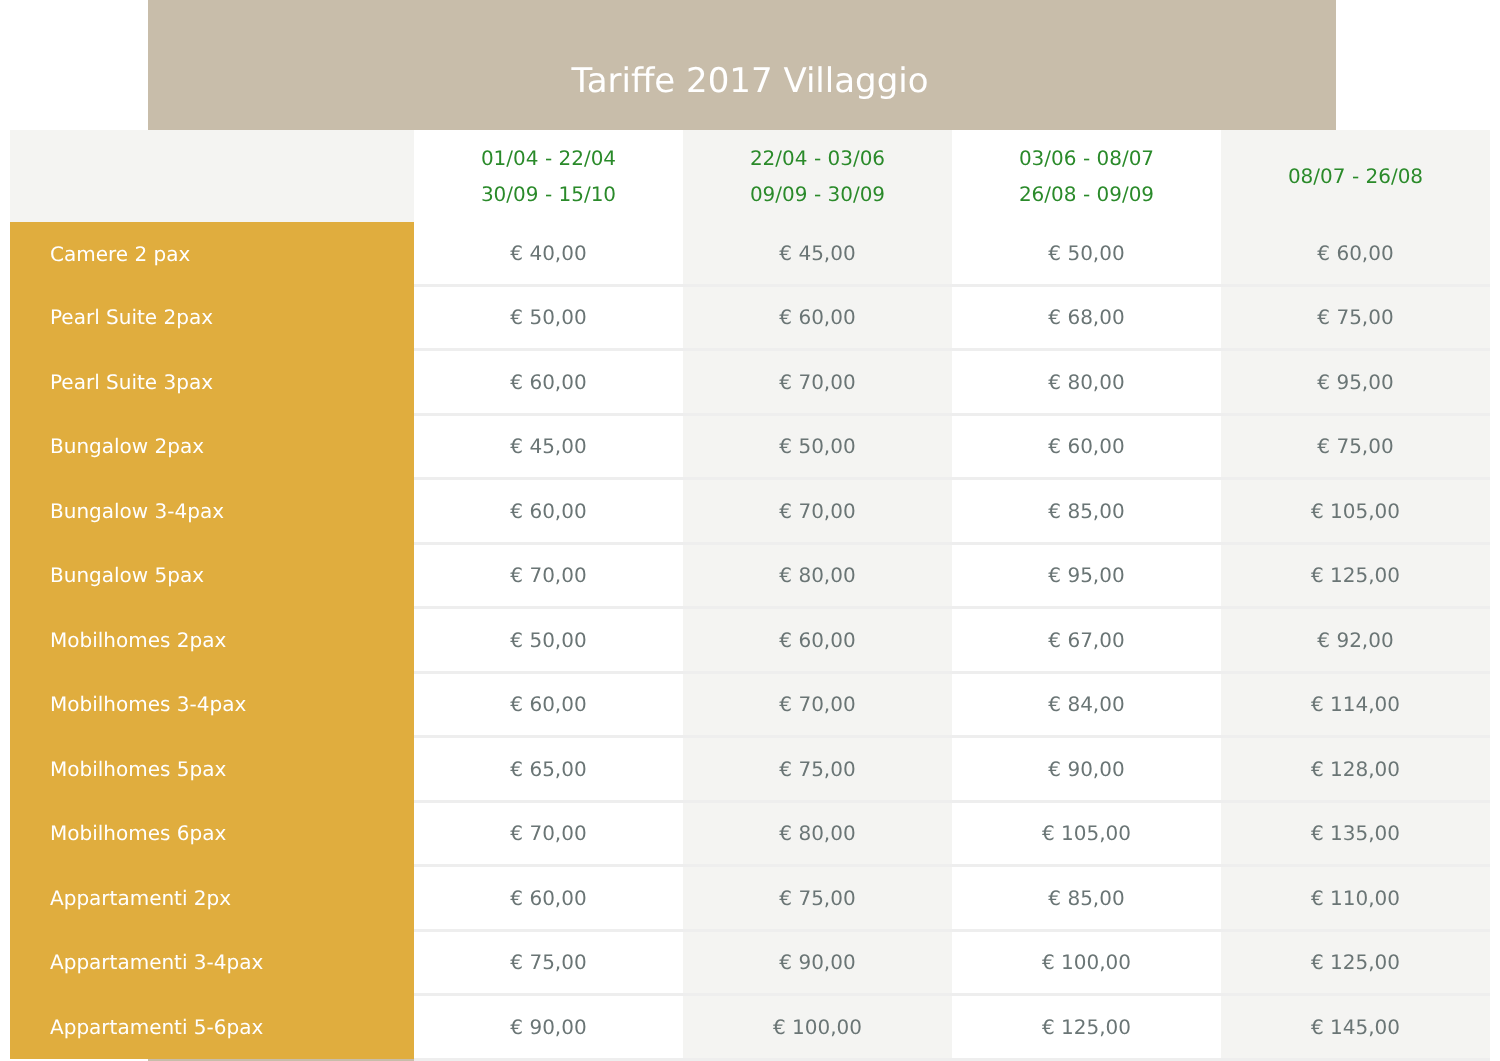Tariffe 2017 Villaggio
| | 01/04 - 22/04 30/09 - 15/10 | 22/04 - 03/06 09/09 - 30/09 | 03/06 - 08/07 26/08 - 09/09 | 08/07 - 26/08 |
| --- | --- | --- | --- | --- |
| Camere 2 pax | € 40,00 | € 45,00 | € 50,00 | € 60,00 |
| Pearl Suite 2pax | € 50,00 | € 60,00 | € 68,00 | € 75,00 |
| Pearl Suite 3pax | € 60,00 | € 70,00 | € 80,00 | € 95,00 |
| Bungalow 2pax | € 45,00 | € 50,00 | € 60,00 | € 75,00 |
| Bungalow 3-4pax | € 60,00 | € 70,00 | € 85,00 | € 105,00 |
| Bungalow 5pax | € 70,00 | € 80,00 | € 95,00 | € 125,00 |
| Mobilhomes 2pax | € 50,00 | € 60,00 | € 67,00 | € 92,00 |
| Mobilhomes 3-4pax | € 60,00 | € 70,00 | € 84,00 | € 114,00 |
| Mobilhomes 5pax | € 65,00 | € 75,00 | € 90,00 | € 128,00 |
| Mobilhomes 6pax | € 70,00 | € 80,00 | € 105,00 | € 135,00 |
| Appartamenti 2px | € 60,00 | € 75,00 | € 85,00 | € 110,00 |
| Appartamenti 3-4pax | € 75,00 | € 90,00 | € 100,00 | € 125,00 |
| Appartamenti 5-6pax | € 90,00 | € 100,00 | € 125,00 | € 145,00 |